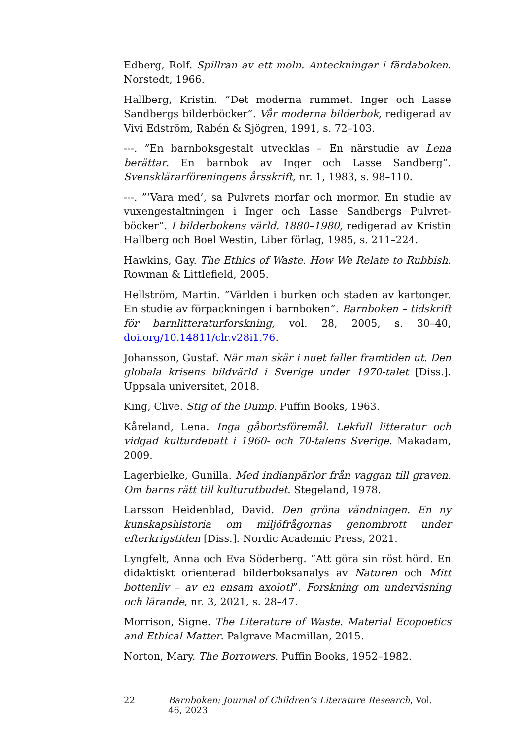Edberg, Rolf. Spillran av ett moln. Anteckningar i färdaboken. Norstedt, 1966.
Hallberg, Kristin. ”Det moderna rummet. Inger och Lasse Sandbergs bilderböcker”. Vår moderna bilderbok, redigerad av Vivi Edström, Rabén & Sjögren, 1991, s. 72–103.
---. ”En barnboksgestalt utvecklas – En närstudie av Lena berättar. En barnbok av Inger och Lasse Sandberg”. Svensklärarföreningens årsskrift, nr. 1, 1983, s. 98–110.
---. ”’Vara med’, sa Pulvrets morfar och mormor. En studie av vuxengestaltningen i Inger och Lasse Sandbergs Pulvret-böcker”. I bilderbokens värld. 1880–1980, redigerad av Kristin Hallberg och Boel Westin, Liber förlag, 1985, s. 211–224.
Hawkins, Gay. The Ethics of Waste. How We Relate to Rubbish. Rowman & Littlefield, 2005.
Hellström, Martin. ”Världen i burken och staden av kartonger. En studie av förpackningen i barnboken”. Barnboken – tidskrift för barnlitteraturforskning, vol. 28, 2005, s. 30–40, doi.org/10.14811/clr.v28i1.76.
Johansson, Gustaf. När man skär i nuet faller framtiden ut. Den globala krisens bildvärld i Sverige under 1970-talet [Diss.]. Uppsala universitet, 2018.
King, Clive. Stig of the Dump. Puffin Books, 1963.
Kåreland, Lena. Inga gåbortsföremål. Lekfull litteratur och vidgad kulturdebatt i 1960- och 70-talens Sverige. Makadam, 2009.
Lagerbielke, Gunilla. Med indianpärlor från vaggan till graven. Om barns rätt till kulturutbudet. Stegeland, 1978.
Larsson Heidenblad, David. Den gröna vändningen. En ny kunskapshistoria om miljöfrågornas genombrott under efterkrigstiden [Diss.]. Nordic Academic Press, 2021.
Lyngfelt, Anna och Eva Söderberg. ”Att göra sin röst hörd. En didaktiskt orienterad bilderboksanalys av Naturen och Mitt bottenliv – av en ensam axolotl”. Forskning om undervisning och lärande, nr. 3, 2021, s. 28–47.
Morrison, Signe. The Literature of Waste. Material Ecopoetics and Ethical Matter. Palgrave Macmillan, 2015.
Norton, Mary. The Borrowers. Puffin Books, 1952–1982.
22 Barnboken: Journal of Children’s Literature Research, Vol. 46, 2023